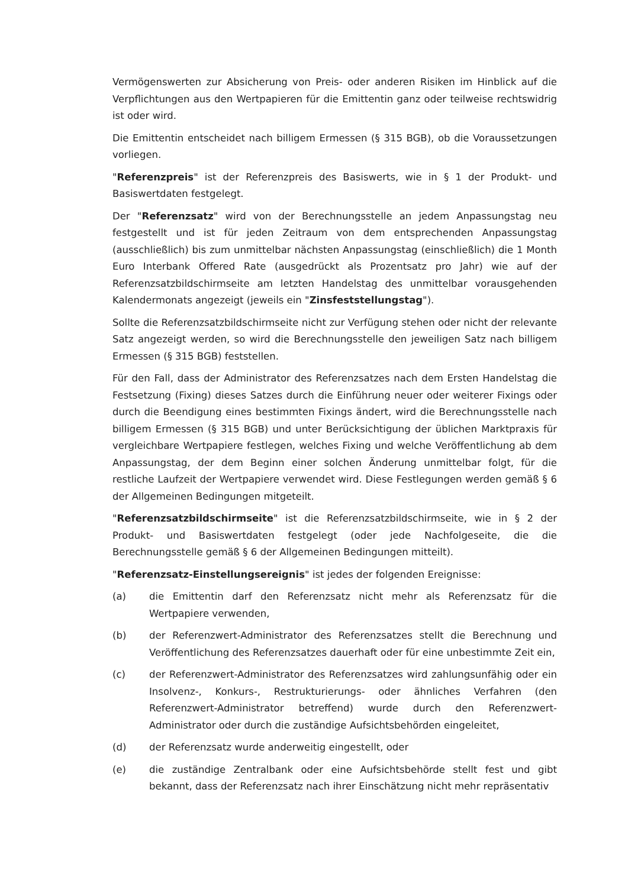Vermögenswerten zur Absicherung von Preis- oder anderen Risiken im Hinblick auf die Verpflichtungen aus den Wertpapieren für die Emittentin ganz oder teilweise rechtswidrig ist oder wird.
Die Emittentin entscheidet nach billigem Ermessen (§ 315 BGB), ob die Voraussetzungen vorliegen.
"Referenzpreis" ist der Referenzpreis des Basiswerts, wie in § 1 der Produkt- und Basiswertdaten festgelegt.
Der "Referenzsatz" wird von der Berechnungsstelle an jedem Anpassungstag neu festgestellt und ist für jeden Zeitraum von dem entsprechenden Anpassungstag (ausschließlich) bis zum unmittelbar nächsten Anpassungstag (einschließlich) die 1 Month Euro Interbank Offered Rate (ausgedrückt als Prozentsatz pro Jahr) wie auf der Referenzsatzbildschirmseite am letzten Handelstag des unmittelbar vorausgehenden Kalendermonats angezeigt (jeweils ein "Zinsfeststellungstag").
Sollte die Referenzsatzbildschirmseite nicht zur Verfügung stehen oder nicht der relevante Satz angezeigt werden, so wird die Berechnungsstelle den jeweiligen Satz nach billigem Ermessen (§ 315 BGB) feststellen.
Für den Fall, dass der Administrator des Referenzsatzes nach dem Ersten Handelstag die Festsetzung (Fixing) dieses Satzes durch die Einführung neuer oder weiterer Fixings oder durch die Beendigung eines bestimmten Fixings ändert, wird die Berechnungsstelle nach billigem Ermessen (§ 315 BGB) und unter Berücksichtigung der üblichen Marktpraxis für vergleichbare Wertpapiere festlegen, welches Fixing und welche Veröffentlichung ab dem Anpassungstag, der dem Beginn einer solchen Änderung unmittelbar folgt, für die restliche Laufzeit der Wertpapiere verwendet wird. Diese Festlegungen werden gemäß § 6 der Allgemeinen Bedingungen mitgeteilt.
"Referenzsatzbildschirmseite" ist die Referenzsatzbildschirmseite, wie in § 2 der Produkt- und Basiswertdaten festgelegt (oder jede Nachfolgeseite, die die Berechnungsstelle gemäß § 6 der Allgemeinen Bedingungen mitteilt).
"Referenzsatz-Einstellungsereignis" ist jedes der folgenden Ereignisse:
(a) die Emittentin darf den Referenzsatz nicht mehr als Referenzsatz für die Wertpapiere verwenden,
(b) der Referenzwert-Administrator des Referenzsatzes stellt die Berechnung und Veröffentlichung des Referenzsatzes dauerhaft oder für eine unbestimmte Zeit ein,
(c) der Referenzwert-Administrator des Referenzsatzes wird zahlungsunfähig oder ein Insolvenz-, Konkurs-, Restrukturierungs- oder ähnliches Verfahren (den Referenzwert-Administrator betreffend) wurde durch den Referenzwert-Administrator oder durch die zuständige Aufsichtsbehörden eingeleitet,
(d) der Referenzsatz wurde anderweitig eingestellt, oder
(e) die zuständige Zentralbank oder eine Aufsichtsbehörde stellt fest und gibt bekannt, dass der Referenzsatz nach ihrer Einschätzung nicht mehr repräsentativ